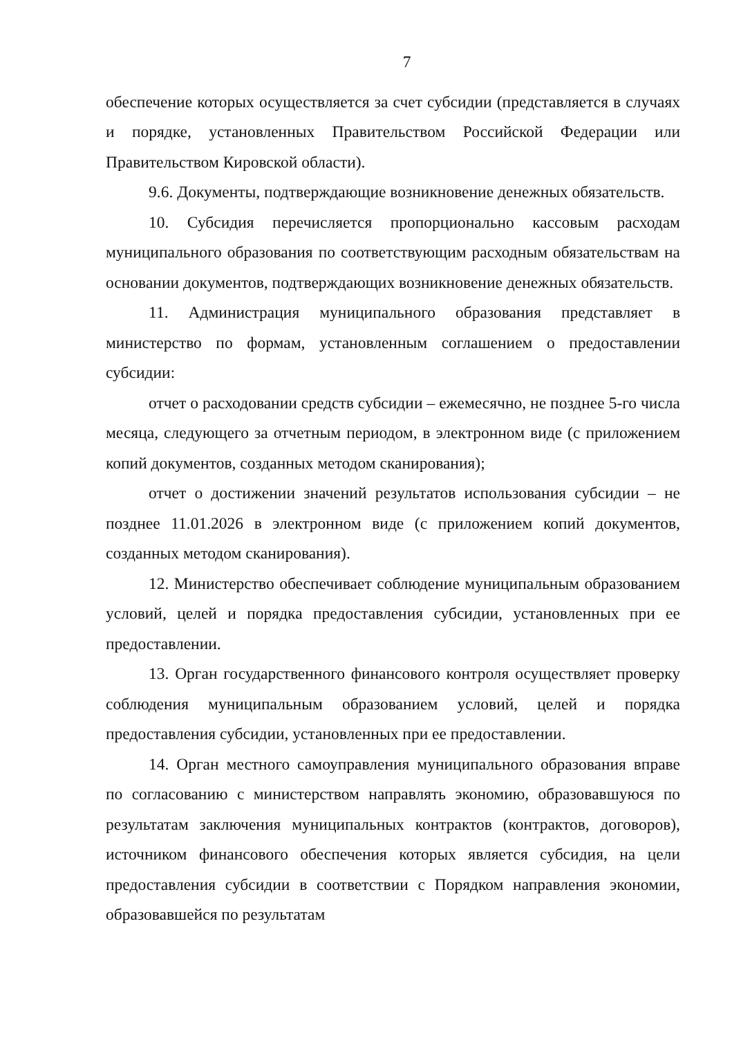7
обеспечение которых осуществляется за счет субсидии (представляется в случаях и порядке, установленных Правительством Российской Федерации или Правительством Кировской области).
9.6. Документы, подтверждающие возникновение денежных обязательств.
10. Субсидия перечисляется пропорционально кассовым расходам муниципального образования по соответствующим расходным обязательствам на основании документов, подтверждающих возникновение денежных обязательств.
11. Администрация муниципального образования представляет в министерство по формам, установленным соглашением о предоставлении субсидии:
отчет о расходовании средств субсидии – ежемесячно, не позднее 5-го числа месяца, следующего за отчетным периодом, в электронном виде (с приложением копий документов, созданных методом сканирования);
отчет о достижении значений результатов использования субсидии – не позднее 11.01.2026 в электронном виде (с приложением копий документов, созданных методом сканирования).
12. Министерство обеспечивает соблюдение муниципальным образованием условий, целей и порядка предоставления субсидии, установленных при ее предоставлении.
13. Орган государственного финансового контроля осуществляет проверку соблюдения муниципальным образованием условий, целей и порядка предоставления субсидии, установленных при ее предоставлении.
14. Орган местного самоуправления муниципального образования вправе по согласованию с министерством направлять экономию, образовавшуюся по результатам заключения муниципальных контрактов (контрактов, договоров), источником финансового обеспечения которых является субсидия, на цели предоставления субсидии в соответствии с Порядком направления экономии, образовавшейся по результатам